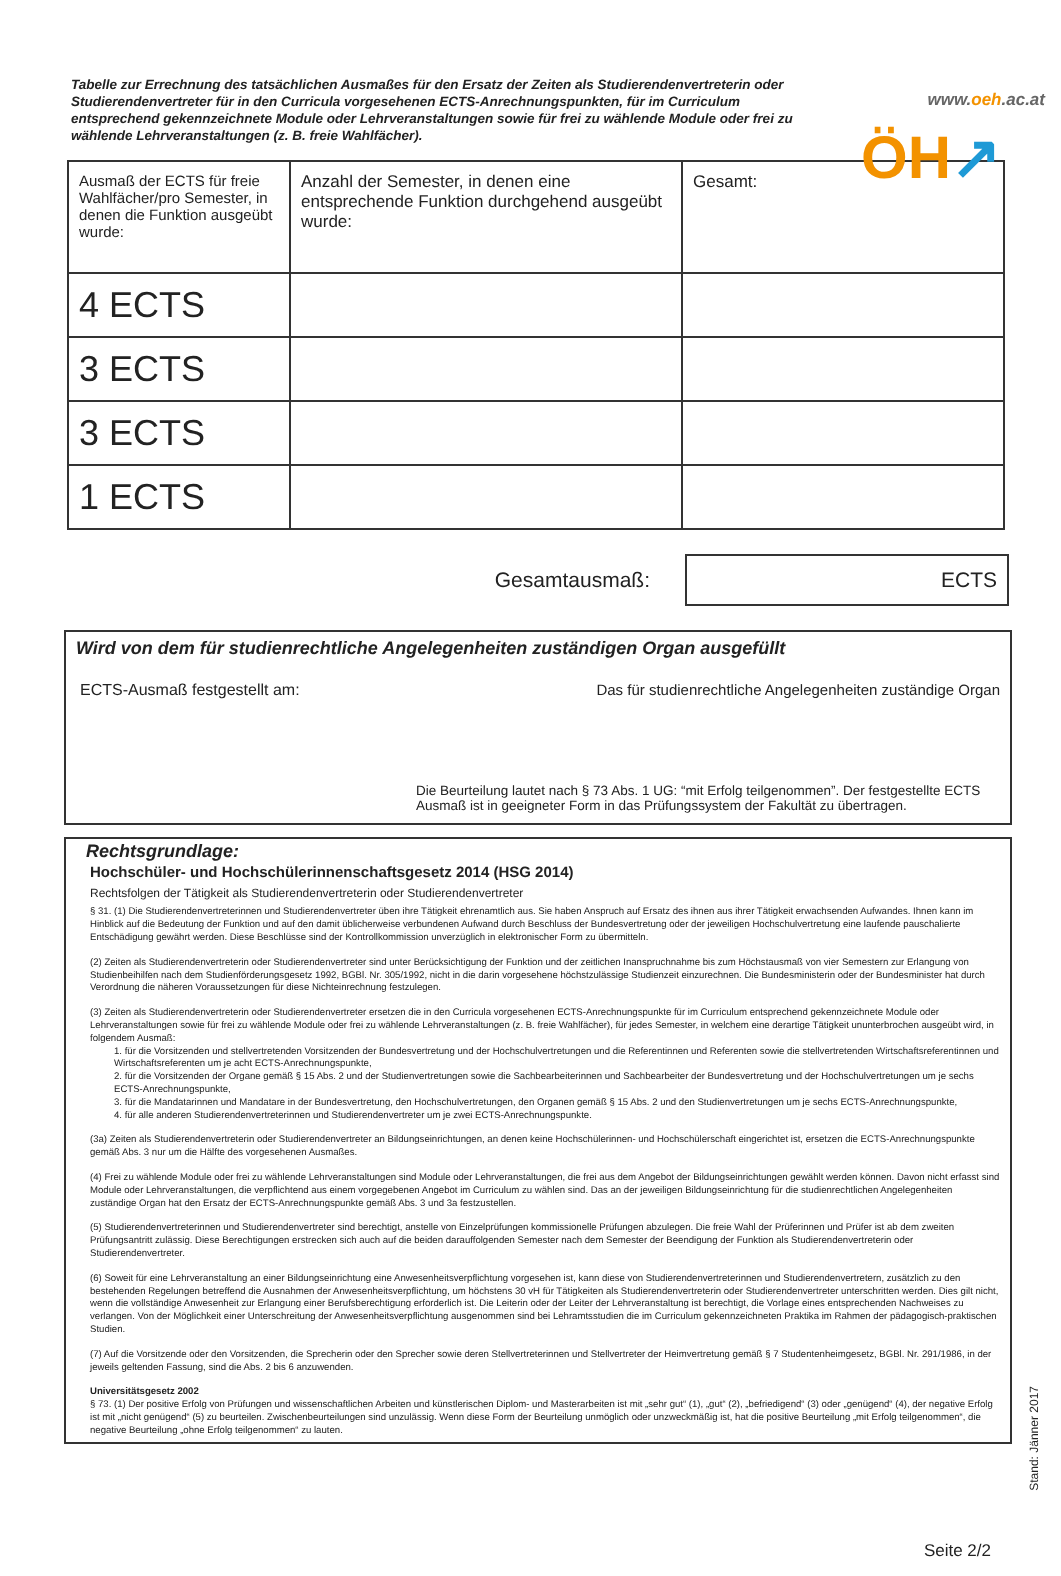www.oeh.ac.at
ÖH↗
Tabelle zur Errechnung des tatsächlichen Ausmaßes für den Ersatz der Zeiten als Studierendenvertreterin oder Studierendenvertreter für in den Curricula vorgesehenen ECTS-Anrechnungspunkten, für im Curriculum entsprechend gekennzeichnete Module oder Lehrveranstaltungen sowie für frei zu wählende Module oder frei zu wählende Lehrveranstaltungen (z. B. freie Wahlfächer).
| Ausmaß der ECTS für freie Wahlfächer/pro Semester, in denen die Funktion ausgeübt wurde: | Anzahl der Semester, in denen eine entsprechende Funktion durchgehend ausgeübt wurde: | Gesamt: |
| 4 ECTS | | |
| 3 ECTS | | |
| 3 ECTS | | |
| 1 ECTS | | |
Gesamtausmaß:
ECTS
Wird von dem für studienrechtliche Angelegenheiten zuständigen Organ ausgefüllt
ECTS-Ausmaß festgestellt am: Das für studienrechtliche Angelegenheiten zuständige Organ
Die Beurteilung lautet nach § 73 Abs. 1 UG: “mit Erfolg teilgenommen”. Der festgestellte ECTS Ausmaß ist in geeigneter Form in das Prüfungssystem der Fakultät zu übertragen.
Rechtsgrundlage:
Hochschüler- und Hochschülerinnenschaftsgesetz 2014 (HSG 2014)
Rechtsfolgen der Tätigkeit als Studierendenvertreterin oder Studierendenvertreter
§ 31. (1) Die Studierendenvertreterinnen und Studierendenvertreter üben ihre Tätigkeit ehrenamtlich aus. Sie haben Anspruch auf Ersatz des ihnen aus ihrer Tätigkeit erwachsenden Aufwandes. Ihnen kann im Hinblick auf die Bedeutung der Funktion und auf den damit üblicherweise verbundenen Aufwand durch Beschluss der Bundesvertretung oder der jeweiligen Hochschulvertretung eine laufende pauschalierte Entschädigung gewährt werden. Diese Beschlüsse sind der Kontrollkommission unverzüglich in elektronischer Form zu übermitteln.
(2) Zeiten als Studierendenvertreterin oder Studierendenvertreter sind unter Berücksichtigung der Funktion und der zeitlichen Inanspruchnahme bis zum Höchstausmaß von vier Semestern zur Erlangung von Studienbeihilfen nach dem Studienförderungsgesetz 1992, BGBl. Nr. 305/1992, nicht in die darin vorgesehene höchstzulässige Studienzeit einzurechnen. Die Bundesministerin oder der Bundesminister hat durch Verordnung die näheren Voraussetzungen für diese Nichteinrechnung festzulegen.
(3) Zeiten als Studierendenvertreterin oder Studierendenvertreter ersetzen die in den Curricula vorgesehenen ECTS-Anrechnungspunkte für im Curriculum entsprechend gekennzeichnete Module oder Lehrveranstaltungen sowie für frei zu wählende Module oder frei zu wählende Lehrveranstaltungen (z. B. freie Wahlfächer), für jedes Semester, in welchem eine derartige Tätigkeit ununterbrochen ausgeübt wird, in folgendem Ausmaß:
1. für die Vorsitzenden und stellvertretenden Vorsitzenden der Bundesvertretung und der Hochschulvertretungen und die Referentinnen und Referenten sowie die stellvertretenden Wirtschaftsreferentinnen und Wirtschaftsreferenten um je acht ECTS-Anrechnungspunkte,
2. für die Vorsitzenden der Organe gemäß § 15 Abs. 2 und der Studienvertretungen sowie die Sachbearbeiterinnen und Sachbearbeiter der Bundesvertretung und der Hochschulvertretungen um je sechs ECTS-Anrechnungspunkte,
3. für die Mandatarinnen und Mandatare in der Bundesvertretung, den Hochschulvertretungen, den Organen gemäß § 15 Abs. 2 und den Studienvertretungen um je sechs ECTS-Anrechnungspunkte,
4. für alle anderen Studierendenvertreterinnen und Studierendenvertreter um je zwei ECTS-Anrechnungspunkte.
(3a) Zeiten als Studierendenvertreterin oder Studierendenvertreter an Bildungseinrichtungen, an denen keine Hochschülerinnen- und Hochschülerschaft eingerichtet ist, ersetzen die ECTS-Anrechnungspunkte gemäß Abs. 3 nur um die Hälfte des vorgesehenen Ausmaßes.
(4) Frei zu wählende Module oder frei zu wählende Lehrveranstaltungen sind Module oder Lehrveranstaltungen, die frei aus dem Angebot der Bildungseinrichtungen gewählt werden können. Davon nicht erfasst sind Module oder Lehrveranstaltungen, die verpflichtend aus einem vorgegebenen Angebot im Curriculum zu wählen sind. Das an der jeweiligen Bildungseinrichtung für die studienrechtlichen Angelegenheiten zuständige Organ hat den Ersatz der ECTS-Anrechnungspunkte gemäß Abs. 3 und 3a festzustellen.
(5) Studierendenvertreterinnen und Studierendenvertreter sind berechtigt, anstelle von Einzelprüfungen kommissionelle Prüfungen abzulegen. Die freie Wahl der Prüferinnen und Prüfer ist ab dem zweiten Prüfungsantritt zulässig. Diese Berechtigungen erstrecken sich auch auf die beiden darauffolgenden Semester nach dem Semester der Beendigung der Funktion als Studierendenvertreterin oder Studierendenvertreter.
(6) Soweit für eine Lehrveranstaltung an einer Bildungseinrichtung eine Anwesenheitsverpflichtung vorgesehen ist, kann diese von Studierendenvertreterinnen und Studierendenvertretern, zusätzlich zu den bestehenden Regelungen betreffend die Ausnahmen der Anwesenheitsverpflichtung, um höchstens 30 vH für Tätigkeiten als Studierendenvertreterin oder Studierendenvertreter unterschritten werden. Dies gilt nicht, wenn die vollständige Anwesenheit zur Erlangung einer Berufsberechtigung erforderlich ist. Die Leiterin oder der Leiter der Lehrveranstaltung ist berechtigt, die Vorlage eines entsprechenden Nachweises zu verlangen. Von der Möglichkeit einer Unterschreitung der Anwesenheitsverpflichtung ausgenommen sind bei Lehramtsstudien die im Curriculum gekennzeichneten Praktika im Rahmen der pädagogisch-praktischen Studien.
(7) Auf die Vorsitzende oder den Vorsitzenden, die Sprecherin oder den Sprecher sowie deren Stellvertreterinnen und Stellvertreter der Heimvertretung gemäß § 7 Studentenheimgesetz, BGBl. Nr. 291/1986, in der jeweils geltenden Fassung, sind die Abs. 2 bis 6 anzuwenden.
Universitätsgesetz 2002
§ 73. (1) Der positive Erfolg von Prüfungen und wissenschaftlichen Arbeiten und künstlerischen Diplom- und Masterarbeiten ist mit „sehr gut“ (1), „gut“ (2), „befriedigend“ (3) oder „genügend“ (4), der negative Erfolg ist mit „nicht genügend“ (5) zu beurteilen. Zwischenbeurteilungen sind unzulässig. Wenn diese Form der Beurteilung unmöglich oder unzweckmäßig ist, hat die positive Beurteilung „mit Erfolg teilgenommen“, die negative Beurteilung „ohne Erfolg teilgenommen“ zu lauten.
Stand: Jänner 2017
Seite 2/2